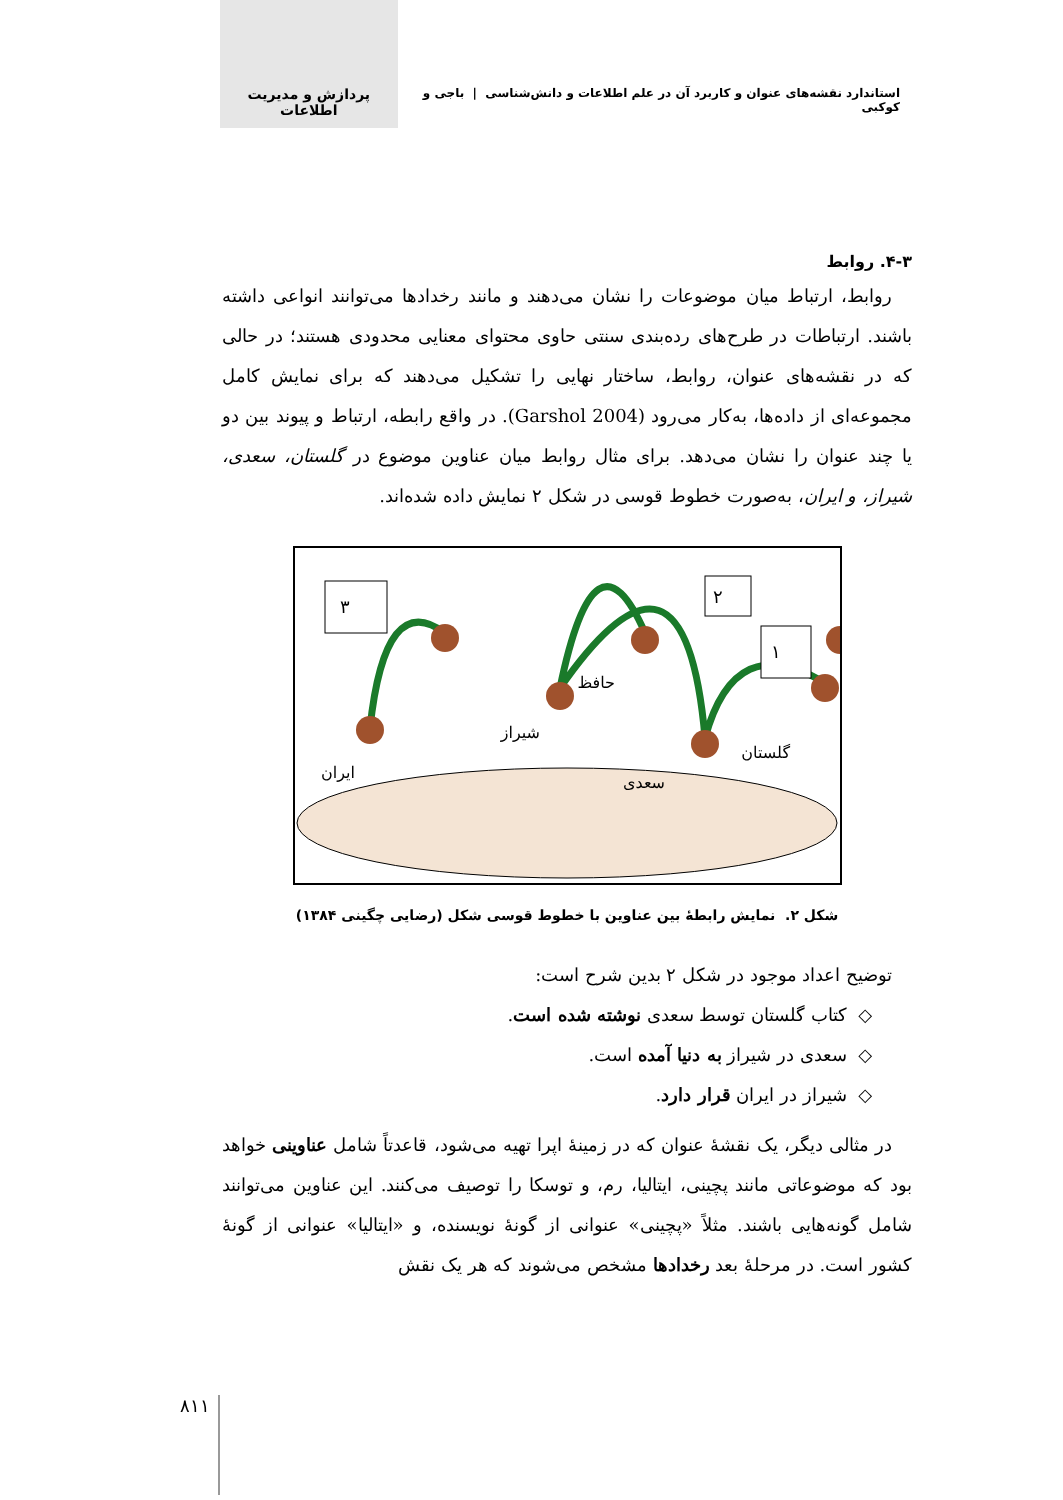استاندارد نقشه‌های عنوان و کاربرد آن در علم اطلاعات و دانش‌شناسی | باجی و کوکبی پردازش و مدیریت اطلاعات
۴-۳. روابط
روابط، ارتباط میان موضوعات را نشان می‌دهند و مانند رخدادها می‌توانند انواعی داشته باشند. ارتباطات در طرح‌های رده‌بندی سنتی حاوی محتوای معنایی محدودی هستند؛ در حالی که در نقشه‌های عنوان، روابط، ساختار نهایی را تشکیل می‌دهند که برای نمایش کامل مجموعه‌ای از داده‌ها، به‌کار می‌رود (Garshol 2004). در واقع رابطه، ارتباط و پیوند بین دو یا چند عنوان را نشان می‌دهد. برای مثال روابط میان عناوین موضوع در گلستان، سعدی، شیراز، و ایران، به‌صورت خطوط قوسی در شکل ۲ نمایش داده شده‌اند.
۳
۲
۱
ایران
شیراز
حافظ
سعدی
گلستان
شکل ۲. نمایش رابطهٔ بین عناوین با خطوط قوسی شکل (رضایی چگینی ۱۳۸۴)
توضیح اعداد موجود در شکل ۲ بدین شرح است:
◇ کتاب گلستان توسط سعدی نوشته شده است.
◇ سعدی در شیراز به دنیا آمده است.
◇ شیراز در ایران قرار دارد.
در مثالی دیگر، یک نقشهٔ عنوان که در زمینهٔ اپرا تهیه می‌شود، قاعدتاً شامل عناوینی خواهد بود که موضوعاتی مانند پچینی، ایتالیا، رم، و توسکا را توصیف می‌کنند. این عناوین می‌توانند شامل گونه‌هایی باشند. مثلاً «پچینی» عنوانی از گونهٔ نویسنده، و «ایتالیا» عنوانی از گونهٔ کشور است. در مرحلهٔ بعد رخدادها مشخص می‌شوند که هر یک نقش
۸۱۱